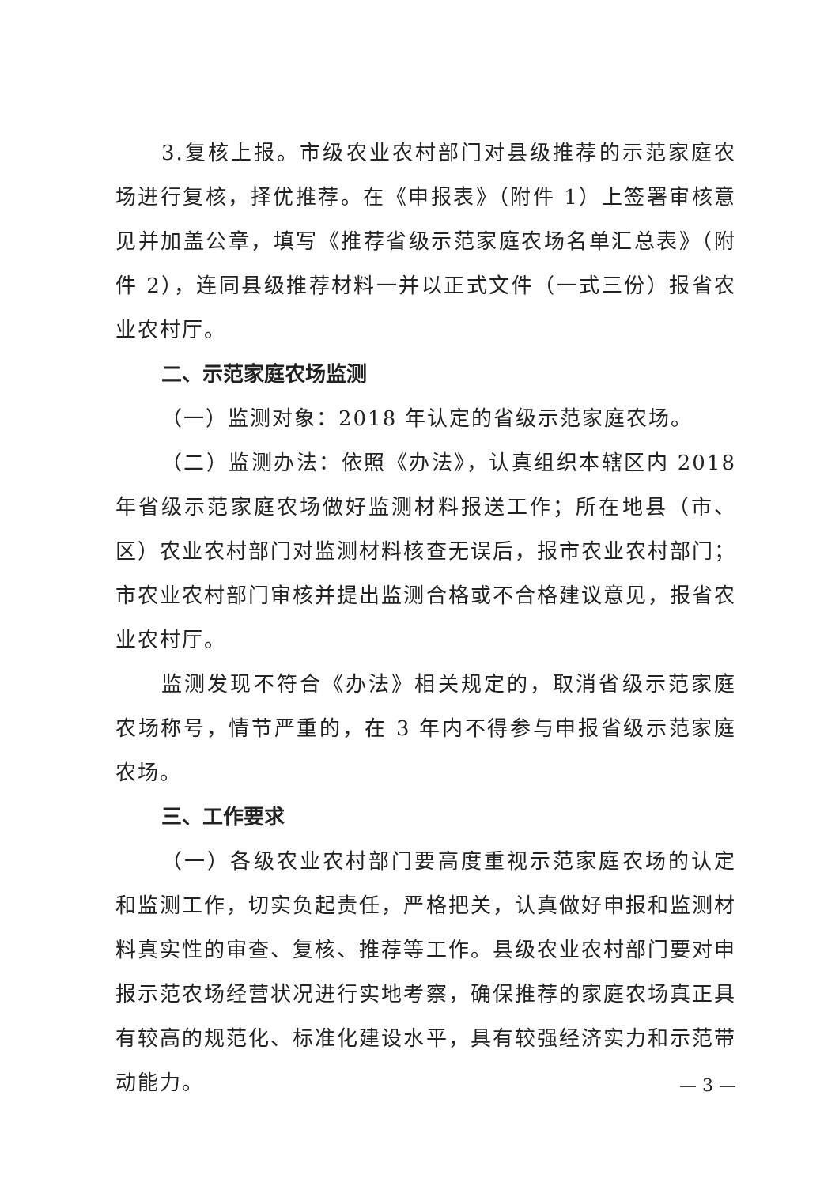3.复核上报。市级农业农村部门对县级推荐的示范家庭农场进行复核，择优推荐。在《申报表》（附件 1）上签署审核意见并加盖公章，填写《推荐省级示范家庭农场名单汇总表》（附件 2），连同县级推荐材料一并以正式文件（一式三份）报省农业农村厅。
二、示范家庭农场监测
（一）监测对象：2018 年认定的省级示范家庭农场。
（二）监测办法：依照《办法》，认真组织本辖区内 2018 年省级示范家庭农场做好监测材料报送工作；所在地县（市、区）农业农村部门对监测材料核查无误后，报市农业农村部门；市农业农村部门审核并提出监测合格或不合格建议意见，报省农业农村厅。
监测发现不符合《办法》相关规定的，取消省级示范家庭农场称号，情节严重的，在 3 年内不得参与申报省级示范家庭农场。
三、工作要求
（一）各级农业农村部门要高度重视示范家庭农场的认定和监测工作，切实负起责任，严格把关，认真做好申报和监测材料真实性的审查、复核、推荐等工作。县级农业农村部门要对申报示范农场经营状况进行实地考察，确保推荐的家庭农场真正具有较高的规范化、标准化建设水平，具有较强经济实力和示范带动能力。
— 3 —